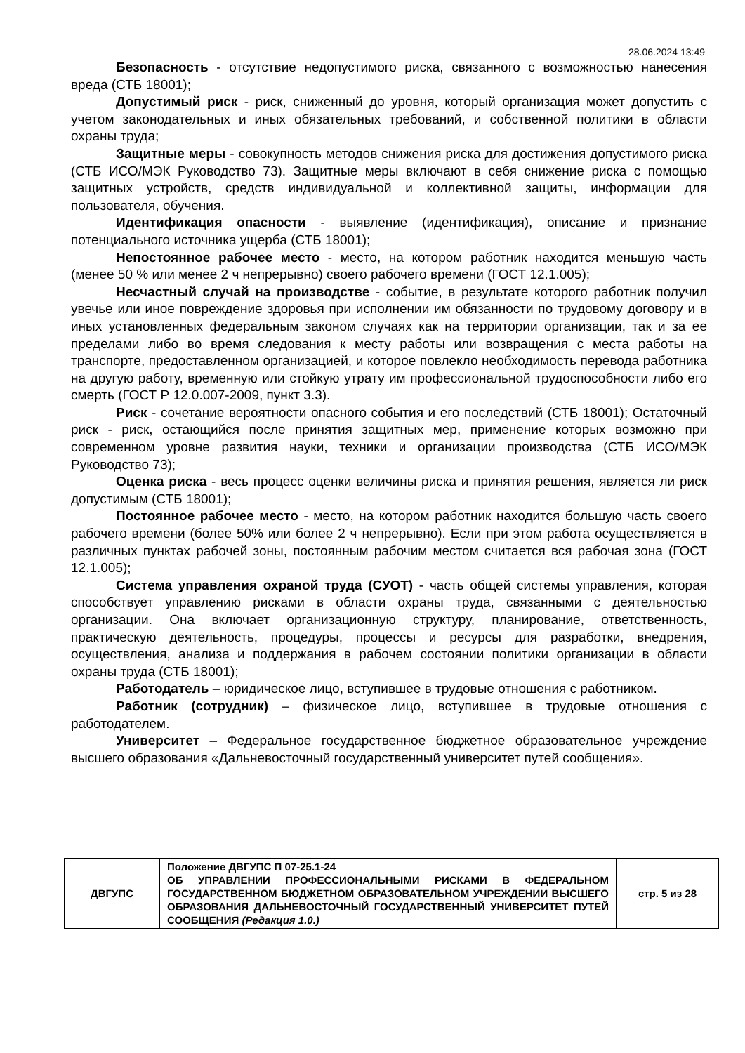28.06.2024 13:49
Безопасность - отсутствие недопустимого риска, связанного с возможностью нанесения вреда (СТБ 18001);
Допустимый риск - риск, сниженный до уровня, который организация может допустить с учетом законодательных и иных обязательных требований, и собственной политики в области охраны труда;
Защитные меры - совокупность методов снижения риска для достижения допустимого риска (СТБ ИСО/МЭК Руководство 73). Защитные меры включают в себя снижение риска с помощью защитных устройств, средств индивидуальной и коллективной защиты, информации для пользователя, обучения.
Идентификация опасности - выявление (идентификация), описание и признание потенциального источника ущерба (СТБ 18001);
Непостоянное рабочее место - место, на котором работник находится меньшую часть (менее 50 % или менее 2 ч непрерывно) своего рабочего времени (ГОСТ 12.1.005);
Несчастный случай на производстве - событие, в результате которого работник получил увечье или иное повреждение здоровья при исполнении им обязанности по трудовому договору и в иных установленных федеральным законом случаях как на территории организации, так и за ее пределами либо во время следования к месту работы или возвращения с места работы на транспорте, предоставленном организацией, и которое повлекло необходимость перевода работника на другую работу, временную или стойкую утрату им профессиональной трудоспособности либо его смерть (ГОСТ Р 12.0.007-2009, пункт 3.3).
Риск - сочетание вероятности опасного события и его последствий (СТБ 18001); Остаточный риск - риск, остающийся после принятия защитных мер, применение которых возможно при современном уровне развития науки, техники и организации производства (СТБ ИСО/МЭК Руководство 73);
Оценка риска - весь процесс оценки величины риска и принятия решения, является ли риск допустимым (СТБ 18001);
Постоянное рабочее место - место, на котором работник находится большую часть своего рабочего времени (более 50% или более 2 ч непрерывно). Если при этом работа осуществляется в различных пунктах рабочей зоны, постоянным рабочим местом считается вся рабочая зона (ГОСТ 12.1.005);
Система управления охраной труда (СУОТ) - часть общей системы управления, которая способствует управлению рисками в области охраны труда, связанными с деятельностью организации. Она включает организационную структуру, планирование, ответственность, практическую деятельность, процедуры, процессы и ресурсы для разработки, внедрения, осуществления, анализа и поддержания в рабочем состоянии политики организации в области охраны труда (СТБ 18001);
Работодатель – юридическое лицо, вступившее в трудовые отношения с работником.
Работник (сотрудник) – физическое лицо, вступившее в трудовые отношения с работодателем.
Университет – Федеральное государственное бюджетное образовательное учреждение высшего образования «Дальневосточный государственный университет путей сообщения».
| ДВГУПС | Положение ДВГУПС П 07-25.1-24 ОБ УПРАВЛЕНИИ ПРОФЕССИОНАЛЬНЫМИ РИСКАМИ В ФЕДЕРАЛЬНОМ ГОСУДАРСТВЕННОМ БЮДЖЕТНОМ ОБРАЗОВАТЕЛЬНОМ УЧРЕЖДЕНИИ ВЫСШЕГО ОБРАЗОВАНИЯ ДАЛЬНЕВОСТОЧНЫЙ ГОСУДАРСТВЕННЫЙ УНИВЕРСИТЕТ ПУТЕЙ СООБЩЕНИЯ (Редакция 1.0.) | стр. 5 из 28 |